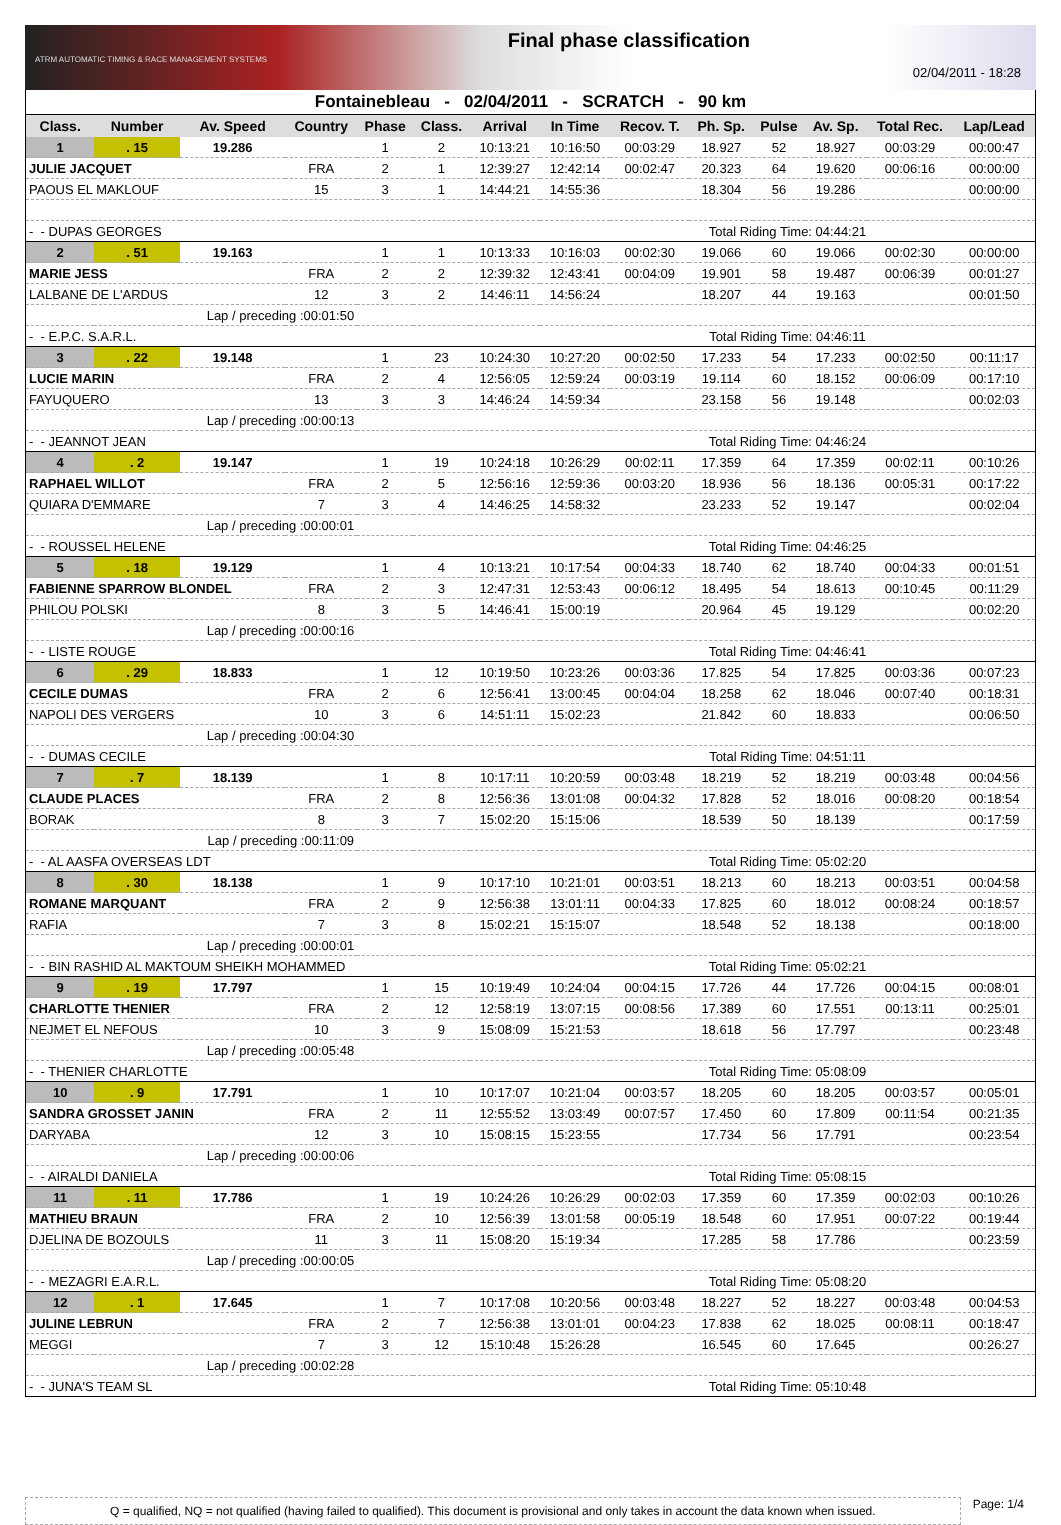ATRM AUTOMATIC TIMING & RACE MANAGEMENT SYSTEMS
Final phase classification
02/04/2011 - 18:28
Fontainebleau - 02/04/2011 - SCRATCH - 90 km
| Class. | Number | Av. Speed | Country | | Phase | Class. | Arrival | In Time | Recov. T. | Ph. Sp. | Pulse | Av. Sp. | Total Rec. | Lap/Lead |
| --- | --- | --- | --- | --- | --- | --- | --- | --- | --- | --- | --- | --- | --- | --- |
| 1 | . 15 | 19.286 | | | 1 | 2 | 10:13:21 | 10:16:50 | 00:03:29 | 18.927 | 52 | 18.927 | 00:03:29 | 00:00:47 |
| JULIE JACQUET | | | | FRA | 2 | 1 | 12:39:27 | 12:42:14 | 00:02:47 | 20.323 | 64 | 19.620 | 00:06:16 | 00:00:00 |
| PAOUS EL MAKLOUF | | | | 15 | 3 | 1 | 14:44:21 | 14:55:36 | | 18.304 | 56 | 19.286 | | 00:00:00 |
| - - DUPAS GEORGES | | | | | | | | Total Riding Time: 04:44:21 | | | | | | |
| 2 | . 51 | 19.163 | | | 1 | 1 | 10:13:33 | 10:16:03 | 00:02:30 | 19.066 | 60 | 19.066 | 00:02:30 | 00:00:00 |
| MARIE JESS | | | | FRA | 2 | 2 | 12:39:32 | 12:43:41 | 00:04:09 | 19.901 | 58 | 19.487 | 00:06:39 | 00:01:27 |
| LALBANE DE L'ARDUS | | | | 12 | 3 | 2 | 14:46:11 | 14:56:24 | | 18.207 | 44 | 19.163 | | 00:01:50 |
| Lap / preceding :00:01:50 | | | | | | | | | | | | | | |
| - - E.P.C. S.A.R.L. | | | | | | | | Total Riding Time: 04:46:11 | | | | | | |
| 3 | . 22 | 19.148 | | | 1 | 23 | 10:24:30 | 10:27:20 | 00:02:50 | 17.233 | 54 | 17.233 | 00:02:50 | 00:11:17 |
| LUCIE MARIN | | | | FRA | 2 | 4 | 12:56:05 | 12:59:24 | 00:03:19 | 19.114 | 60 | 18.152 | 00:06:09 | 00:17:10 |
| FAYUQUERO | | | | 13 | 3 | 3 | 14:46:24 | 14:59:34 | | 23.158 | 56 | 19.148 | | 00:02:03 |
| Lap / preceding :00:00:13 | | | | | | | | | | | | | | |
| - - JEANNOT JEAN | | | | | | | | Total Riding Time: 04:46:24 | | | | | | |
| 4 | . 2 | 19.147 | | | 1 | 19 | 10:24:18 | 10:26:29 | 00:02:11 | 17.359 | 64 | 17.359 | 00:02:11 | 00:10:26 |
| RAPHAEL WILLOT | | | | FRA | 2 | 5 | 12:56:16 | 12:59:36 | 00:03:20 | 18.936 | 56 | 18.136 | 00:05:31 | 00:17:22 |
| QUIARA D'EMMARE | | | | 7 | 3 | 4 | 14:46:25 | 14:58:32 | | 23.233 | 52 | 19.147 | | 00:02:04 |
| Lap / preceding :00:00:01 | | | | | | | | | | | | | | |
| - - ROUSSEL HELENE | | | | | | | | Total Riding Time: 04:46:25 | | | | | | |
| 5 | . 18 | 19.129 | | | 1 | 4 | 10:13:21 | 10:17:54 | 00:04:33 | 18.740 | 62 | 18.740 | 00:04:33 | 00:01:51 |
| FABIENNE SPARROW BLONDEL | | | | FRA | 2 | 3 | 12:47:31 | 12:53:43 | 00:06:12 | 18.495 | 54 | 18.613 | 00:10:45 | 00:11:29 |
| PHILOU POLSKI | | | | 8 | 3 | 5 | 14:46:41 | 15:00:19 | | 20.964 | 45 | 19.129 | | 00:02:20 |
| Lap / preceding :00:00:16 | | | | | | | | | | | | | | |
| - - LISTE ROUGE | | | | | | | | Total Riding Time: 04:46:41 | | | | | | |
| 6 | . 29 | 18.833 | | | 1 | 12 | 10:19:50 | 10:23:26 | 00:03:36 | 17.825 | 54 | 17.825 | 00:03:36 | 00:07:23 |
| CECILE DUMAS | | | | FRA | 2 | 6 | 12:56:41 | 13:00:45 | 00:04:04 | 18.258 | 62 | 18.046 | 00:07:40 | 00:18:31 |
| NAPOLI DES VERGERS | | | | 10 | 3 | 6 | 14:51:11 | 15:02:23 | | 21.842 | 60 | 18.833 | | 00:06:50 |
| Lap / preceding :00:04:30 | | | | | | | | | | | | | | |
| - - DUMAS CECILE | | | | | | | | Total Riding Time: 04:51:11 | | | | | | |
| 7 | . 7 | 18.139 | | | 1 | 8 | 10:17:11 | 10:20:59 | 00:03:48 | 18.219 | 52 | 18.219 | 00:03:48 | 00:04:56 |
| CLAUDE PLACES | | | | FRA | 2 | 8 | 12:56:36 | 13:01:08 | 00:04:32 | 17.828 | 52 | 18.016 | 00:08:20 | 00:18:54 |
| BORAK | | | | 8 | 3 | 7 | 15:02:20 | 15:15:06 | | 18.539 | 50 | 18.139 | | 00:17:59 |
| Lap / preceding :00:11:09 | | | | | | | | | | | | | | |
| - - AL AASFA OVERSEAS LDT | | | | | | | | Total Riding Time: 05:02:20 | | | | | | |
| 8 | . 30 | 18.138 | | | 1 | 9 | 10:17:10 | 10:21:01 | 00:03:51 | 18.213 | 60 | 18.213 | 00:03:51 | 00:04:58 |
| ROMANE MARQUANT | | | | FRA | 2 | 9 | 12:56:38 | 13:01:11 | 00:04:33 | 17.825 | 60 | 18.012 | 00:08:24 | 00:18:57 |
| RAFIA | | | | 7 | 3 | 8 | 15:02:21 | 15:15:07 | | 18.548 | 52 | 18.138 | | 00:18:00 |
| Lap / preceding :00:00:01 | | | | | | | | | | | | | | |
| - - BIN RASHID AL MAKTOUM SHEIKH MOHAMMED | | | | | | | | Total Riding Time: 05:02:21 | | | | | | |
| 9 | . 19 | 17.797 | | | 1 | 15 | 10:19:49 | 10:24:04 | 00:04:15 | 17.726 | 44 | 17.726 | 00:04:15 | 00:08:01 |
| CHARLOTTE THENIER | | | | FRA | 2 | 12 | 12:58:19 | 13:07:15 | 00:08:56 | 17.389 | 60 | 17.551 | 00:13:11 | 00:25:01 |
| NEJMET EL NEFOUS | | | | 10 | 3 | 9 | 15:08:09 | 15:21:53 | | 18.618 | 56 | 17.797 | | 00:23:48 |
| Lap / preceding :00:05:48 | | | | | | | | | | | | | | |
| - - THENIER CHARLOTTE | | | | | | | | Total Riding Time: 05:08:09 | | | | | | |
| 10 | . 9 | 17.791 | | | 1 | 10 | 10:17:07 | 10:21:04 | 00:03:57 | 18.205 | 60 | 18.205 | 00:03:57 | 00:05:01 |
| SANDRA GROSSET JANIN | | | | FRA | 2 | 11 | 12:55:52 | 13:03:49 | 00:07:57 | 17.450 | 60 | 17.809 | 00:11:54 | 00:21:35 |
| DARYABA | | | | 12 | 3 | 10 | 15:08:15 | 15:23:55 | | 17.734 | 56 | 17.791 | | 00:23:54 |
| Lap / preceding :00:00:06 | | | | | | | | | | | | | | |
| - - AIRALDI DANIELA | | | | | | | | Total Riding Time: 05:08:15 | | | | | | |
| 11 | . 11 | 17.786 | | | 1 | 19 | 10:24:26 | 10:26:29 | 00:02:03 | 17.359 | 60 | 17.359 | 00:02:03 | 00:10:26 |
| MATHIEU BRAUN | | | | FRA | 2 | 10 | 12:56:39 | 13:01:58 | 00:05:19 | 18.548 | 60 | 17.951 | 00:07:22 | 00:19:44 |
| DJELINA DE BOZOULS | | | | 11 | 3 | 11 | 15:08:20 | 15:19:34 | | 17.285 | 58 | 17.786 | | 00:23:59 |
| Lap / preceding :00:00:05 | | | | | | | | | | | | | | |
| - - MEZAGRI E.A.R.L. | | | | | | | | Total Riding Time: 05:08:20 | | | | | | |
| 12 | . 1 | 17.645 | | | 1 | 7 | 10:17:08 | 10:20:56 | 00:03:48 | 18.227 | 52 | 18.227 | 00:03:48 | 00:04:53 |
| JULINE LEBRUN | | | | FRA | 2 | 7 | 12:56:38 | 13:01:01 | 00:04:23 | 17.838 | 62 | 18.025 | 00:08:11 | 00:18:47 |
| MEGGI | | | | 7 | 3 | 12 | 15:10:48 | 15:26:28 | | 16.545 | 60 | 17.645 | | 00:26:27 |
| Lap / preceding :00:02:28 | | | | | | | | | | | | | | |
| - - JUNA'S TEAM SL | | | | | | | | Total Riding Time: 05:10:48 | | | | | | |
Q = qualified, NQ = not qualified (having failed to qualified). This document is provisional and only takes in account the data known when issued.
Page: 1/4